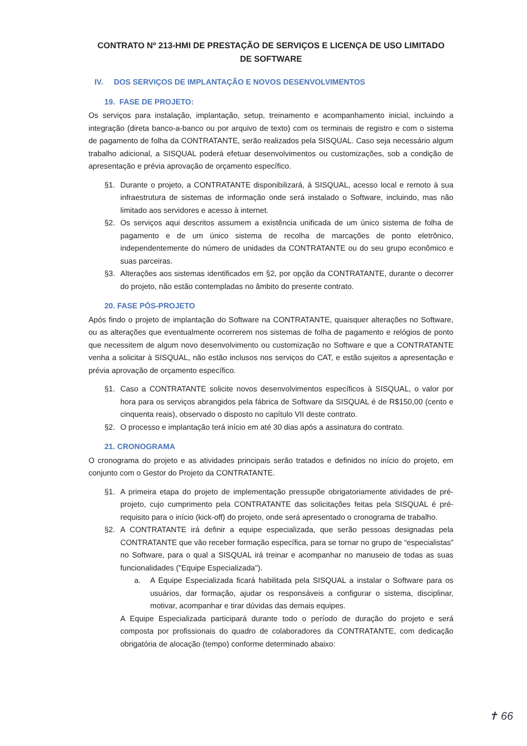CONTRATO Nº 213-HMI DE PRESTAÇÃO DE SERVIÇOS E LICENÇA DE USO LIMITADO
DE SOFTWARE
IV. DOS SERVIÇOS DE IMPLANTAÇÃO E NOVOS DESENVOLVIMENTOS
19. FASE DE PROJETO:
Os serviços para instalação, implantação, setup, treinamento e acompanhamento inicial, incluindo a integração (direta banco-a-banco ou por arquivo de texto) com os terminais de registro e com o sistema de pagamento de folha da CONTRATANTE, serão realizados pela SISQUAL. Caso seja necessário algum trabalho adicional, a SISQUAL poderá efetuar desenvolvimentos ou customizações, sob a condição de apresentação e prévia aprovação de orçamento específico.
§1. Durante o projeto, a CONTRATANTE disponibilizará, à SISQUAL, acesso local e remoto à sua infraestrutura de sistemas de informação onde será instalado o Software, incluindo, mas não limitado aos servidores e acesso à internet.
§2. Os serviços aqui descritos assumem a existência unificada de um único sistema de folha de pagamento e de um único sistema de recolha de marcações de ponto eletrônico, independentemente do número de unidades da CONTRATANTE ou do seu grupo econômico e suas parceiras.
§3. Alterações aos sistemas identificados em §2, por opção da CONTRATANTE, durante o decorrer do projeto, não estão contempladas no âmbito do presente contrato.
20. FASE PÓS-PROJETO
Após findo o projeto de implantação do Software na CONTRATANTE, quaisquer alterações no Software, ou as alterações que eventualmente ocorrerem nos sistemas de folha de pagamento e relógios de ponto que necessitem de algum novo desenvolvimento ou customização no Software e que a CONTRATANTE venha a solicitar à SISQUAL, não estão inclusos nos serviços do CAT, e estão sujeitos a apresentação e prévia aprovação de orçamento específico.
§1. Caso a CONTRATANTE solicite novos desenvolvimentos específicos à SISQUAL, o valor por hora para os serviços abrangidos pela fábrica de Software da SISQUAL é de R$150,00 (cento e cinquenta reais), observado o disposto no capítulo VII deste contrato.
§2. O processo e implantação terá início em até 30 dias após a assinatura do contrato.
21. CRONOGRAMA
O cronograma do projeto e as atividades principais serão tratados e definidos no início do projeto, em conjunto com o Gestor do Projeto da CONTRATANTE.
§1. A primeira etapa do projeto de implementação pressupõe obrigatoriamente atividades de pré-projeto, cujo cumprimento pela CONTRATANTE das solicitações feitas pela SISQUAL é pré-requisito para o início (kick-off) do projeto, onde será apresentado o cronograma de trabalho.
§2. A CONTRATANTE irá definir a equipe especializada, que serão pessoas designadas pela CONTRATANTE que vão receber formação específica, para se tornar no grupo de “especialistas” no Software, para o qual a SISQUAL irá treinar e acompanhar no manuseio de todas as suas funcionalidades ("Equipe Especializada").
a. A Equipe Especializada ficará habilitada pela SISQUAL a instalar o Software para os usuários, dar formação, ajudar os responsáveis a configurar o sistema, disciplinar, motivar, acompanhar e tirar dúvidas das demais equipes.
A Equipe Especializada participará durante todo o período de duração do projeto e será composta por profissionais do quadro de colaboradores da CONTRATANTE, com dedicação obrigatória de alocação (tempo) conforme determinado abaixo:
✝ 66